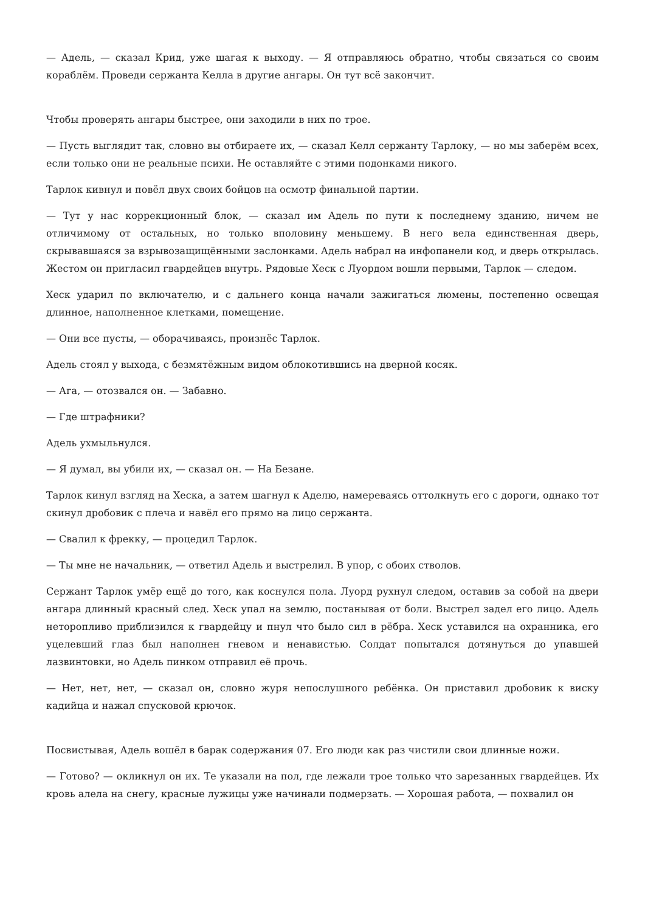— Адель, — сказал Крид, уже шагая к выходу. — Я отправляюсь обратно, чтобы связаться со своим кораблём. Проведи сержанта Келла в другие ангары. Он тут всё закончит.
Чтобы проверять ангары быстрее, они заходили в них по трое.
— Пусть выглядит так, словно вы отбираете их, — сказал Келл сержанту Тарлоку, — но мы заберём всех, если только они не реальные психи. Не оставляйте с этими подонками никого.
Тарлок кивнул и повёл двух своих бойцов на осмотр финальной партии.
— Тут у нас коррекционный блок, — сказал им Адель по пути к последнему зданию, ничем не отличимому от остальных, но только вполовину меньшему. В него вела единственная дверь, скрывавшаяся за взрывозащищёнными заслонками. Адель набрал на инфопанели код, и дверь открылась. Жестом он пригласил гвардейцев внутрь. Рядовые Хеск с Луордом вошли первыми, Тарлок — следом.
Хеск ударил по включателю, и с дальнего конца начали зажигаться люмены, постепенно освещая длинное, наполненное клетками, помещение.
— Они все пусты, — оборачиваясь, произнёс Тарлок.
Адель стоял у выхода, с безмятёжным видом облокотившись на дверной косяк.
— Ага, — отозвался он. — Забавно.
— Где штрафники?
Адель ухмыльнулся.
— Я думал, вы убили их, — сказал он. — На Безане.
Тарлок кинул взгляд на Хеска, а затем шагнул к Аделю, намереваясь оттолкнуть его с дороги, однако тот скинул дробовик с плеча и навёл его прямо на лицо сержанта.
— Свалил к фрекку, — процедил Тарлок.
— Ты мне не начальник, — ответил Адель и выстрелил. В упор, с обоих стволов.
Сержант Тарлок умёр ещё до того, как коснулся пола. Луорд рухнул следом, оставив за собой на двери ангара длинный красный след. Хеск упал на землю, постанывая от боли. Выстрел задел его лицо. Адель неторопливо приблизился к гвардейцу и пнул что было сил в рёбра. Хеск уставился на охранника, его уцелевший глаз был наполнен гневом и ненавистью. Солдат попытался дотянуться до упавшей лазвинтовки, но Адель пинком отправил её прочь.
— Нет, нет, нет, — сказал он, словно журя непослушного ребёнка. Он приставил дробовик к виску кадийца и нажал спусковой крючок.
Посвистывая, Адель вошёл в барак содержания 07. Его люди как раз чистили свои длинные ножи.
— Готово? — окликнул он их. Те указали на пол, где лежали трое только что зарезанных гвардейцев. Их кровь алела на снегу, красные лужицы уже начинали подмерзать. — Хорошая работа, — похвалил он